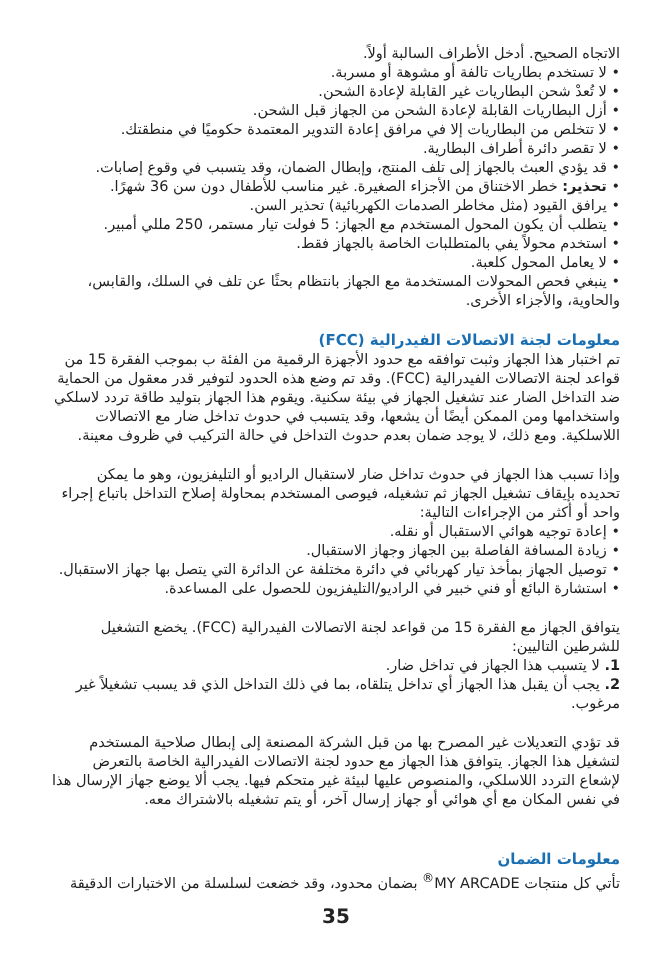الاتجاه الصحيح. أدخل الأطراف السالبة أولاً.
• لا تستخدم بطاريات تالفة أو مشوهة أو مسربة.
• لا تُعدْ شحن البطاريات غير القابلة لإعادة الشحن.
• أزل البطاريات القابلة لإعادة الشحن من الجهاز قبل الشحن.
• لا تتخلص من البطاريات إلا في مرافق إعادة التدوير المعتمدة حكوميًا في منطقتك.
• لا تقصر دائرة أطراف البطارية.
• قد يؤدي العبث بالجهاز إلى تلف المنتج، وإبطال الضمان، وقد يتسبب في وقوع إصابات.
• تحذير: خطر الاختناق من الأجزاء الصغيرة. غير مناسب للأطفال دون سن 36 شهرًا.
• يرافق القيود (مثل مخاطر الصدمات الكهربائية) تحذير السن.
• يتطلب أن يكون المحول المستخدم مع الجهاز: 5 فولت تيار مستمر، 250 مللي أمبير.
• استخدم محولاً يفي بالمتطلبات الخاصة بالجهاز فقط.
• لا يعامل المحول كلعبة.
• ينبغي فحص المحولات المستخدمة مع الجهاز بانتظام بحثًا عن تلف في السلك، والقابس، والحاوية، والأجزاء الأخرى.
معلومات لجنة الاتصالات الفيدرالية (FCC)
تم اختبار هذا الجهاز وثبت توافقه مع حدود الأجهزة الرقمية من الفئة ب بموجب الفقرة 15 من قواعد لجنة الاتصالات الفيدرالية (FCC). وقد تم وضع هذه الحدود لتوفير قدر معقول من الحماية ضد التداخل الضار عند تشغيل الجهاز في بيئة سكنية. ويقوم هذا الجهاز بتوليد طاقة تردد لاسلكي واستخدامها ومن الممكن أيضًا أن يشعها، وقد يتسبب في حدوث تداخل ضار مع الاتصالات اللاسلكية. ومع ذلك، لا يوجد ضمان بعدم حدوث التداخل في حالة التركيب في ظروف معينة.
وإذا تسبب هذا الجهاز في حدوث تداخل ضار لاستقبال الراديو أو التليفزيون، وهو ما يمكن تحديده بإيقاف تشغيل الجهاز ثم تشغيله، فيوصى المستخدم بمحاولة إصلاح التداخل باتباع إجراء واحد أو أكثر من الإجراءات التالية:
• إعادة توجيه هوائي الاستقبال أو نقله.
• زيادة المسافة الفاصلة بين الجهاز وجهاز الاستقبال.
• توصيل الجهاز بمأخذ تيار كهربائي في دائرة مختلفة عن الدائرة التي يتصل بها جهاز الاستقبال.
• استشارة البائع أو فني خبير في الراديو/التليفزيون للحصول على المساعدة.
يتوافق الجهاز مع الفقرة 15 من قواعد لجنة الاتصالات الفيدرالية (FCC). يخضع التشغيل للشرطين التاليين:
1. لا يتسبب هذا الجهاز في تداخل ضار.
2. يجب أن يقبل هذا الجهاز أي تداخل يتلقاه، بما في ذلك التداخل الذي قد يسبب تشغيلاً غير مرغوب.
قد تؤدي التعديلات غير المصرح بها من قبل الشركة المصنعة إلى إبطال صلاحية المستخدم لتشغيل هذا الجهاز. يتوافق هذا الجهاز مع حدود لجنة الاتصالات الفيدرالية الخاصة بالتعرض لإشعاع التردد اللاسلكي، والمنصوص عليها لبيئة غير متحكم فيها. يجب ألا يوضع جهاز الإرسال هذا في نفس المكان مع أي هوائي أو جهاز إرسال آخر، أو يتم تشغيله بالاشتراك معه.
معلومات الضمان
تأتي كل منتجات MY ARCADE<sup>®</sup> بضمان محدود، وقد خضعت لسلسلة من الاختبارات الدقيقة
35